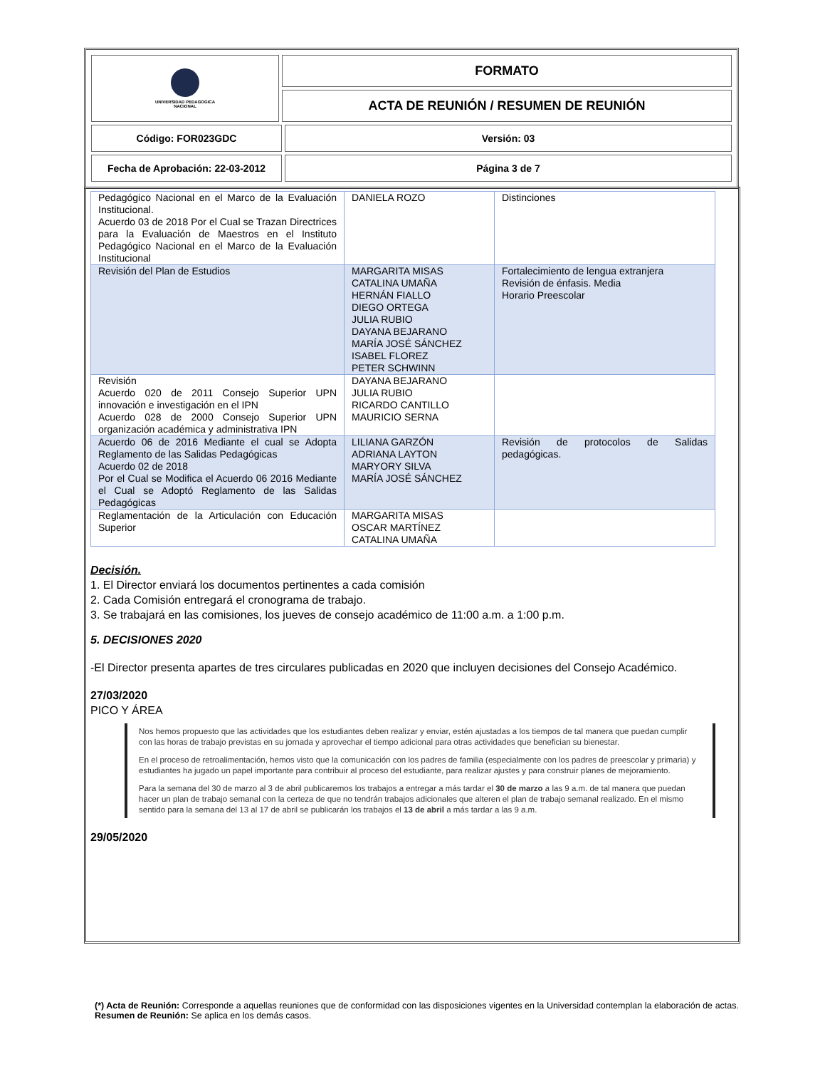| UNIVERSIDAD PEDAGOGICA NACIONAL | FORMATO | |
| | ACTA DE REUNIÓN / RESUMEN DE REUNIÓN | |
| Código: FOR023GDC | | Versión: 03 |
| Fecha de Aprobación: 22-03-2012 | | Página 3 de 7 |
| Pedagógico Nacional en el Marco de la Evaluación Institucional. Acuerdo 03 de 2018 Por el Cual se Trazan Directrices para la Evaluación de Maestros en el Instituto Pedagógico Nacional en el Marco de la Evaluación Institucional | DANIELA ROZO | Distinciones |
| Revisión del Plan de Estudios | MARGARITA MISAS CATALINA UMAÑA HERNÁN FIALLO DIEGO ORTEGA JULIA RUBIO DAYANA BEJARANO MARÍA JOSÉ SÁNCHEZ ISABEL FLOREZ PETER SCHWINN | Fortalecimiento de lengua extranjera Revisión de énfasis. Media Horario Preescolar |
| Revisión Acuerdo 020 de 2011 Consejo Superior UPN innovación e investigación en el IPN Acuerdo 028 de 2000 Consejo Superior UPN organización académica y administrativa IPN | DAYANA BEJARANO JULIA RUBIO RICARDO CANTILLO MAURICIO SERNA | |
| Acuerdo 06 de 2016 Mediante el cual se Adopta Reglamento de las Salidas Pedagógicas Acuerdo 02 de 2018 Por el Cual se Modifica el Acuerdo 06 2016 Mediante el Cual se Adoptó Reglamento de las Salidas Pedagógicas | LILIANA GARZÓN ADRIANA LAYTON MARYORY SILVA MARÍA JOSÉ SÁNCHEZ | Revisión de protocolos de Salidas pedagógicas. |
| Reglamentación de la Articulación con Educación Superior | MARGARITA MISAS OSCAR MARTÍNEZ CATALINA UMAÑA | |
Decisión.
1. El Director enviará los documentos pertinentes a cada comisión
2. Cada Comisión entregará el cronograma de trabajo.
3. Se trabajará en las comisiones, los jueves de consejo académico de 11:00 a.m. a 1:00 p.m.
5. DECISIONES 2020
-El Director presenta apartes de tres circulares publicadas en 2020 que incluyen decisiones del Consejo Académico.
27/03/2020
PICO Y ÁREA
Nos hemos propuesto que las actividades que los estudiantes deben realizar y enviar, estén ajustadas a los tiempos de tal manera que puedan cumplir con las horas de trabajo previstas en su jornada y aprovechar el tiempo adicional para otras actividades que benefician su bienestar.
En el proceso de retroalimentación, hemos visto que la comunicación con los padres de familia (especialmente con los padres de preescolar y primaria) y estudiantes ha jugado un papel importante para contribuir al proceso del estudiante, para realizar ajustes y para construir planes de mejoramiento.
Para la semana del 30 de marzo al 3 de abril publicaremos los trabajos a entregar a más tardar el 30 de marzo a las 9 a.m. de tal manera que puedan hacer un plan de trabajo semanal con la certeza de que no tendrán trabajos adicionales que alteren el plan de trabajo semanal realizado. En el mismo sentido para la semana del 13 al 17 de abril se publicarán los trabajos el 13 de abril a más tardar a las 9 a.m.
29/05/2020
(*) Acta de Reunión: Corresponde a aquellas reuniones que de conformidad con las disposiciones vigentes en la Universidad contemplan la elaboración de actas. Resumen de Reunión: Se aplica en los demás casos.